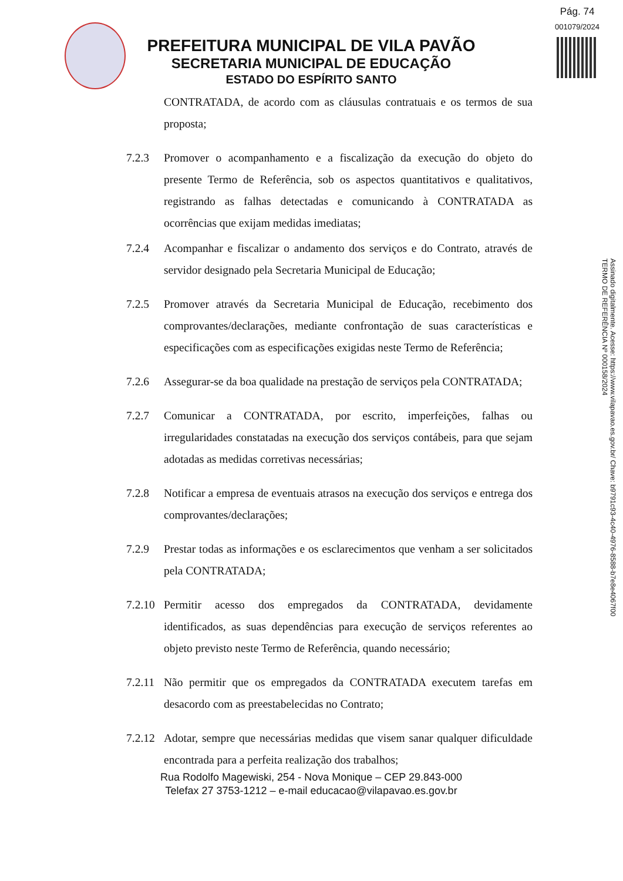Pág. 74
001079/2024
PREFEITURA MUNICIPAL DE VILA PAVÃO
SECRETARIA MUNICIPAL DE EDUCAÇÃO
ESTADO DO ESPÍRITO SANTO
Assinado digitalmente. Acesse: https://www.vilapavao.es.gov.br/ Chave: b9791c93-4c40-4976-8588-b7e8e4067f00
TERMO DE REFERÊNCIA Nº 000158/2024
CONTRATADA, de acordo com as cláusulas contratuais e os termos de sua proposta;
7.2.3 Promover o acompanhamento e a fiscalização da execução do objeto do presente Termo de Referência, sob os aspectos quantitativos e qualitativos, registrando as falhas detectadas e comunicando à CONTRATADA as ocorrências que exijam medidas imediatas;
7.2.4 Acompanhar e fiscalizar o andamento dos serviços e do Contrato, através de servidor designado pela Secretaria Municipal de Educação;
7.2.5 Promover através da Secretaria Municipal de Educação, recebimento dos comprovantes/declarações, mediante confrontação de suas características e especificações com as especificações exigidas neste Termo de Referência;
7.2.6 Assegurar-se da boa qualidade na prestação de serviços pela CONTRATADA;
7.2.7 Comunicar a CONTRATADA, por escrito, imperfeições, falhas ou irregularidades constatadas na execução dos serviços contábeis, para que sejam adotadas as medidas corretivas necessárias;
7.2.8 Notificar a empresa de eventuais atrasos na execução dos serviços e entrega dos comprovantes/declarações;
7.2.9 Prestar todas as informações e os esclarecimentos que venham a ser solicitados pela CONTRATADA;
7.2.10
Permitir acesso dos empregados da CONTRATADA, devidamente identificados, as suas dependências para execução de serviços referentes ao objeto previsto neste Termo de Referência, quando necessário;
7.2.11
Não permitir que os empregados da CONTRATADA executem tarefas em desacordo com as preestabelecidas no Contrato;
7.2.12
Adotar, sempre que necessárias medidas que visem sanar qualquer dificuldade encontrada para a perfeita realização dos trabalhos;
Rua Rodolfo Magewiski, 254 - Nova Monique – CEP 29.843-000
Telefax 27 3753-1212 – e-mail educacao@vilapavao.es.gov.br